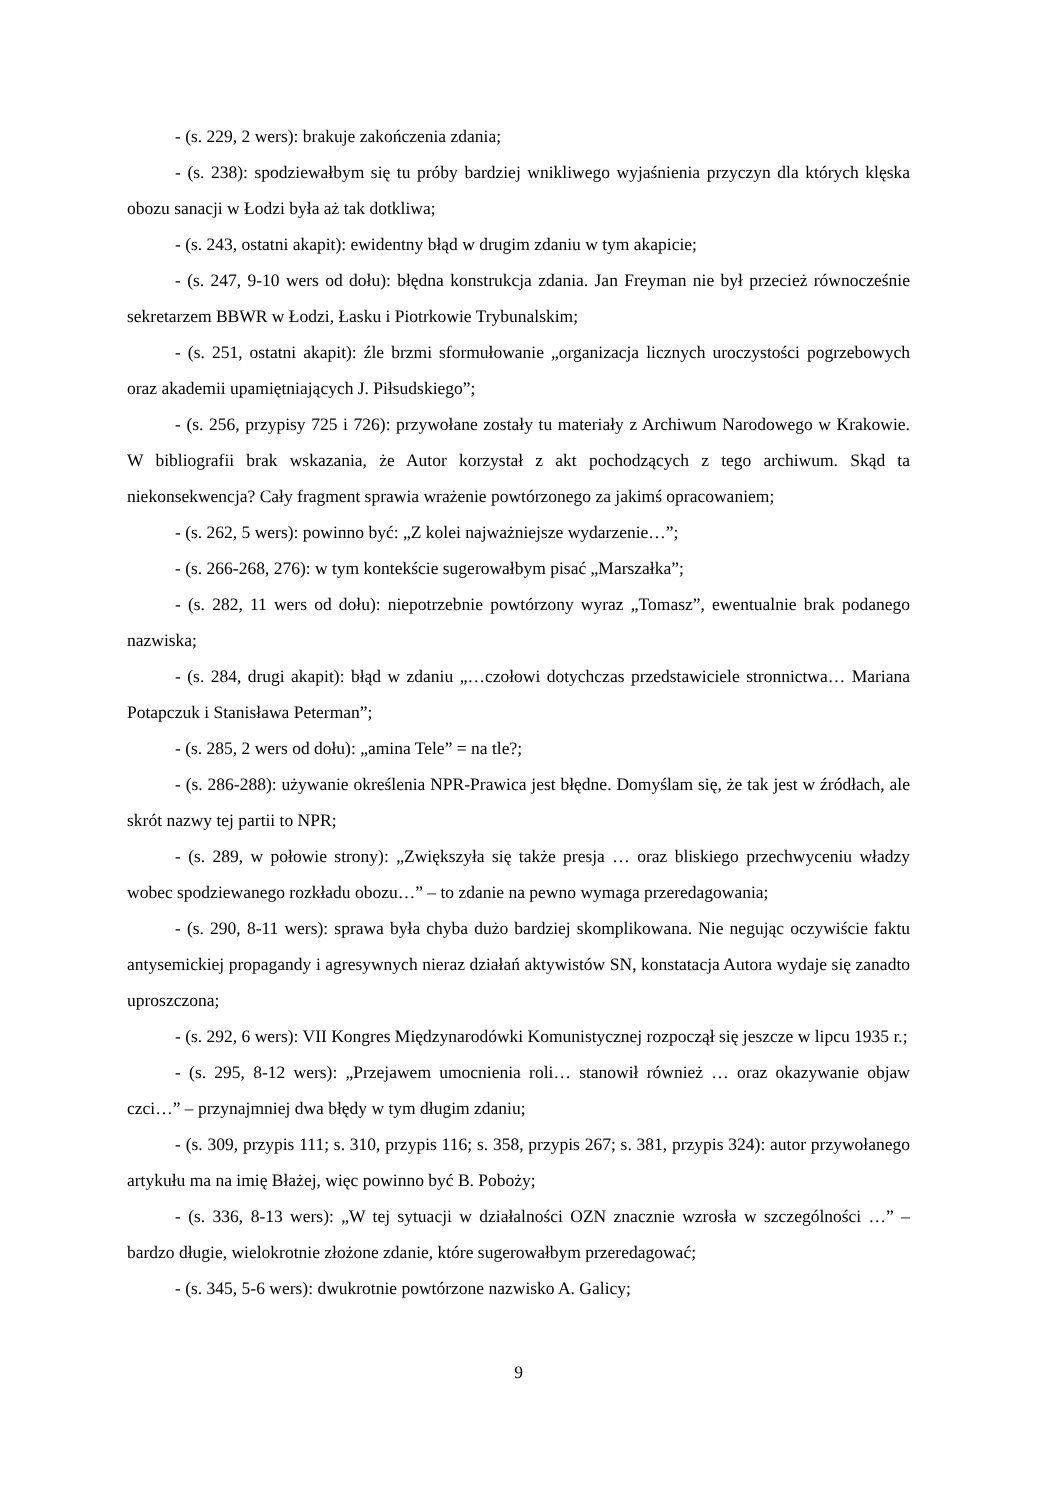- (s. 229, 2 wers): brakuje zakończenia zdania;
- (s. 238): spodziewałbym się tu próby bardziej wnikliwego wyjaśnienia przyczyn dla których klęska obozu sanacji w Łodzi była aż tak dotkliwa;
- (s. 243, ostatni akapit): ewidentny błąd w drugim zdaniu w tym akapicie;
- (s. 247, 9-10 wers od dołu): błędna konstrukcja zdania. Jan Freyman nie był przecież równocześnie sekretarzem BBWR w Łodzi, Łasku i Piotrkowie Trybunalskim;
- (s. 251, ostatni akapit): źle brzmi sformułowanie „organizacja licznych uroczystości pogrzebowych oraz akademii upamiętniających J. Piłsudskiego”;
- (s. 256, przypisy 725 i 726): przywołane zostały tu materiały z Archiwum Narodowego w Krakowie. W bibliografii brak wskazania, że Autor korzystał z akt pochodzących z tego archiwum. Skąd ta niekonsekwencja? Cały fragment sprawia wrażenie powtórzonego za jakimś opracowaniem;
- (s. 262, 5 wers): powinno być: „Z kolei najważniejsze wydarzenie…”;
- (s. 266-268, 276): w tym kontekście sugerowałbym pisać „Marszałka”;
- (s. 282, 11 wers od dołu): niepotrzebnie powtórzony wyraz „Tomasz”, ewentualnie brak podanego nazwiska;
- (s. 284, drugi akapit): błąd w zdaniu „…czołowi dotychczas przedstawiciele stronnictwa… Mariana Potapczuk i Stanisława Peterman”;
- (s. 285, 2 wers od dołu): „amina Tele” = na tle?;
- (s. 286-288): używanie określenia NPR-Prawica jest błędne. Domyślam się, że tak jest w źródłach, ale skrót nazwy tej partii to NPR;
- (s. 289, w połowie strony): „Zwiększyła się także presja … oraz bliskiego przechwyceniu władzy wobec spodziewanego rozkładu obozu…” – to zdanie na pewno wymaga przeredagowania;
- (s. 290, 8-11 wers): sprawa była chyba dużo bardziej skomplikowana. Nie negując oczywiście faktu antysemickiej propagandy i agresywnych nieraz działań aktywistów SN, konstatacja Autora wydaje się zanadto uproszczona;
- (s. 292, 6 wers): VII Kongres Międzynarodówki Komunistycznej rozpoczął się jeszcze w lipcu 1935 r.;
- (s. 295, 8-12 wers): „Przejawem umocnienia roli… stanowił również … oraz okazywanie objaw czci…” – przynajmniej dwa błędy w tym długim zdaniu;
- (s. 309, przypis 111; s. 310, przypis 116; s. 358, przypis 267; s. 381, przypis 324): autor przywołanego artykułu ma na imię Błażej, więc powinno być B. Poboży;
- (s. 336, 8-13 wers): „W tej sytuacji w działalności OZN znacznie wzrosła w szczególności …” – bardzo długie, wielokrotnie złożone zdanie, które sugerowałbym przeredagować;
- (s. 345, 5-6 wers): dwukrotnie powtórzone nazwisko A. Galicy;
9